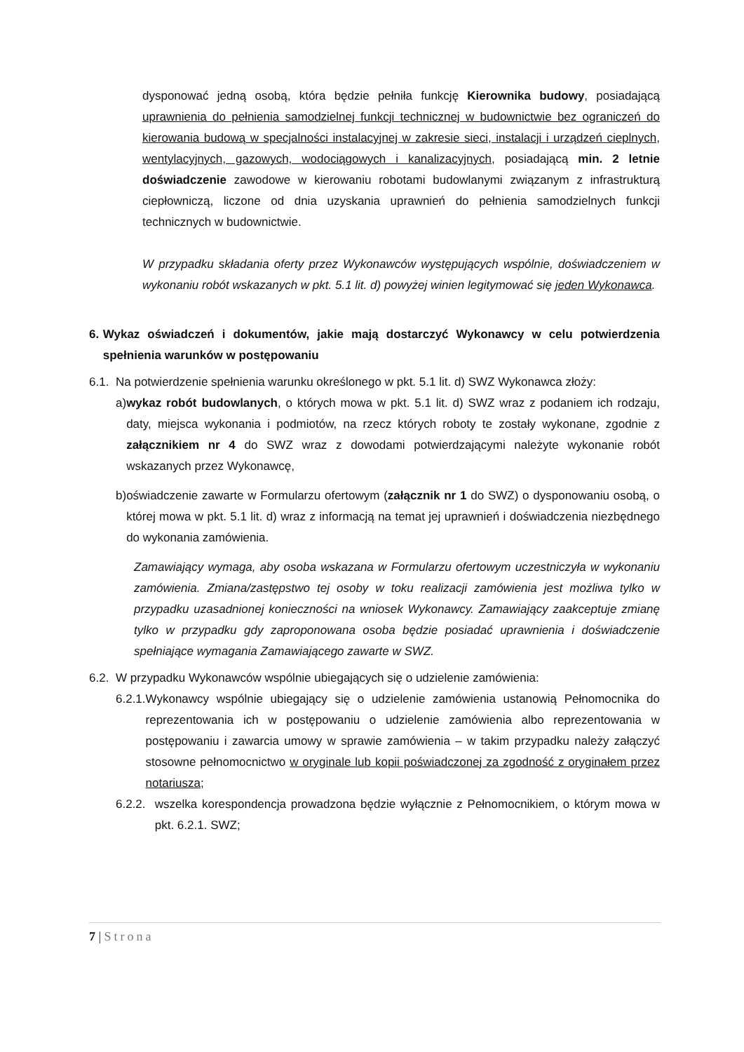dysponować jedną osobą, która będzie pełniła funkcję Kierownika budowy, posiadającą uprawnienia do pełnienia samodzielnej funkcji technicznej w budownictwie bez ograniczeń do kierowania budową w specjalności instalacyjnej w zakresie sieci, instalacji i urządzeń cieplnych, wentylacyjnych, gazowych, wodociągowych i kanalizacyjnych, posiadającą min. 2 letnie doświadczenie zawodowe w kierowaniu robotami budowlanymi związanym z infrastrukturą ciepłowniczą, liczone od dnia uzyskania uprawnień do pełnienia samodzielnych funkcji technicznych w budownictwie.
W przypadku składania oferty przez Wykonawców występujących wspólnie, doświadczeniem w wykonaniu robót wskazanych w pkt. 5.1 lit. d) powyżej winien legitymować się jeden Wykonawca.
6. Wykaz oświadczeń i dokumentów, jakie mają dostarczyć Wykonawcy w celu potwierdzenia spełnienia warunków w postępowaniu
6.1.
Na potwierdzenie spełnienia warunku określonego w pkt. 5.1 lit. d) SWZ Wykonawca złoży:
a) wykaz robót budowlanych, o których mowa w pkt. 5.1 lit. d) SWZ wraz z podaniem ich rodzaju, daty, miejsca wykonania i podmiotów, na rzecz których roboty te zostały wykonane, zgodnie z załącznikiem nr 4 do SWZ wraz z dowodami potwierdzającymi należyte wykonanie robót wskazanych przez Wykonawcę,
b) oświadczenie zawarte w Formularzu ofertowym (załącznik nr 1 do SWZ) o dysponowaniu osobą, o której mowa w pkt. 5.1 lit. d) wraz z informacją na temat jej uprawnień i doświadczenia niezbędnego do wykonania zamówienia.
Zamawiający wymaga, aby osoba wskazana w Formularzu ofertowym uczestniczyła w wykonaniu zamówienia. Zmiana/zastępstwo tej osoby w toku realizacji zamówienia jest możliwa tylko w przypadku uzasadnionej konieczności na wniosek Wykonawcy. Zamawiający zaakceptuje zmianę tylko w przypadku gdy zaproponowana osoba będzie posiadać uprawnienia i doświadczenie spełniające wymagania Zamawiającego zawarte w SWZ.
6.2.
W przypadku Wykonawców wspólnie ubiegających się o udzielenie zamówienia:
6.2.1. Wykonawcy wspólnie ubiegający się o udzielenie zamówienia ustanowią Pełnomocnika do reprezentowania ich w postępowaniu o udzielenie zamówienia albo reprezentowania w postępowaniu i zawarcia umowy w sprawie zamówienia – w takim przypadku należy załączyć stosowne pełnomocnictwo w oryginale lub kopii poświadczonej za zgodność z oryginałem przez notariusza;
6.2.2. wszelka korespondencja prowadzona będzie wyłącznie z Pełnomocnikiem, o którym mowa w pkt. 6.2.1. SWZ;
7 | Strona